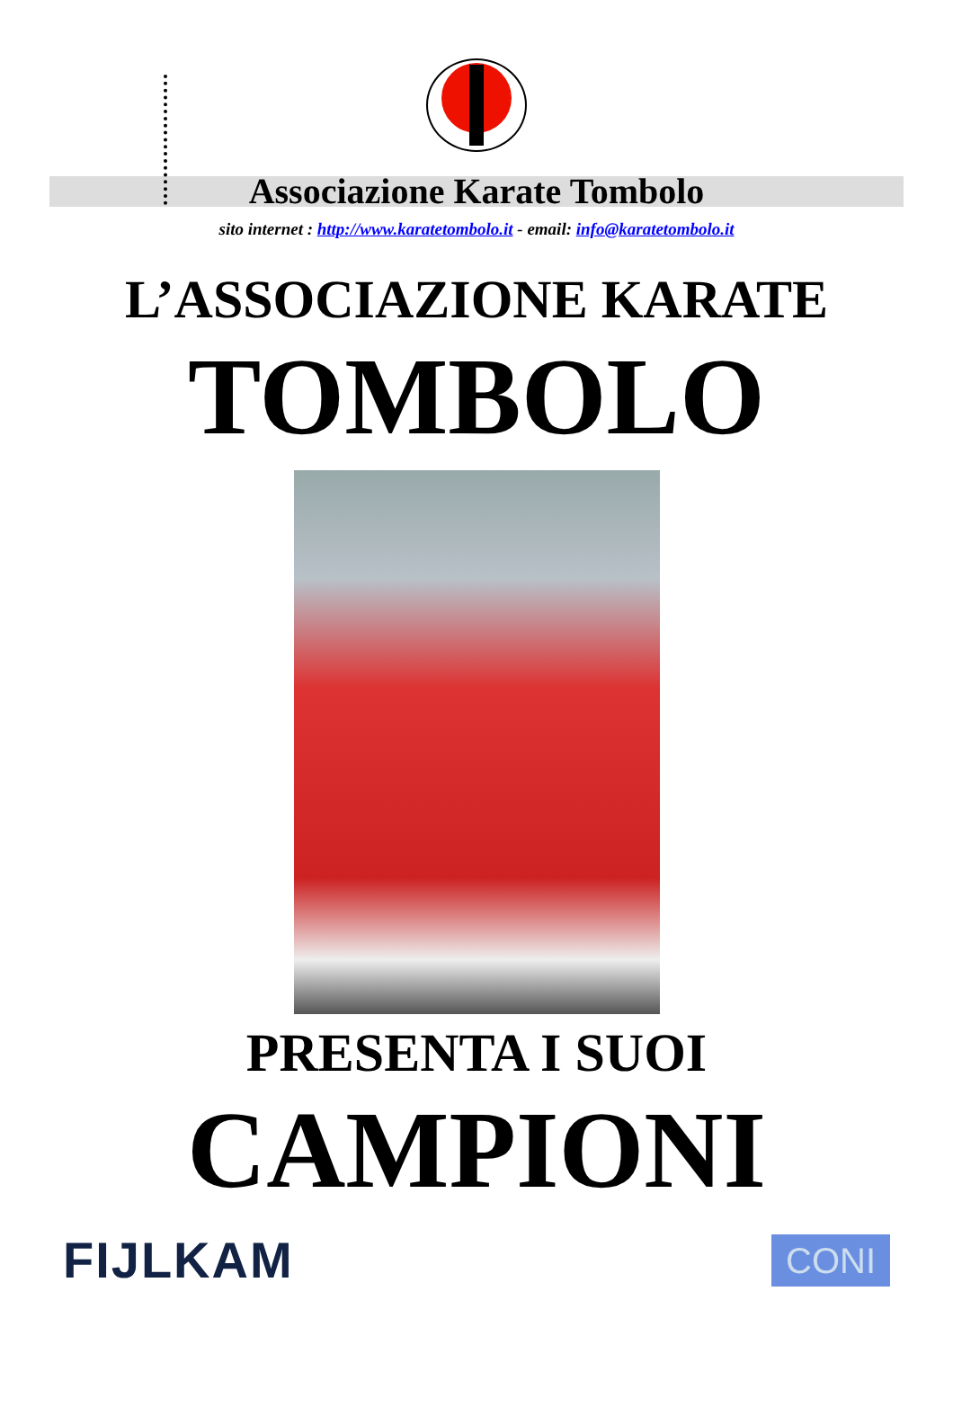Associazione Karate Tombolo
sito internet : http://www.karatetombolo.it - email: info@karatetombolo.it
L’ASSOCIAZIONE KARATE
TOMBOLO
PRESENTA I SUOI
CAMPIONI
FIJLKAM
CONI